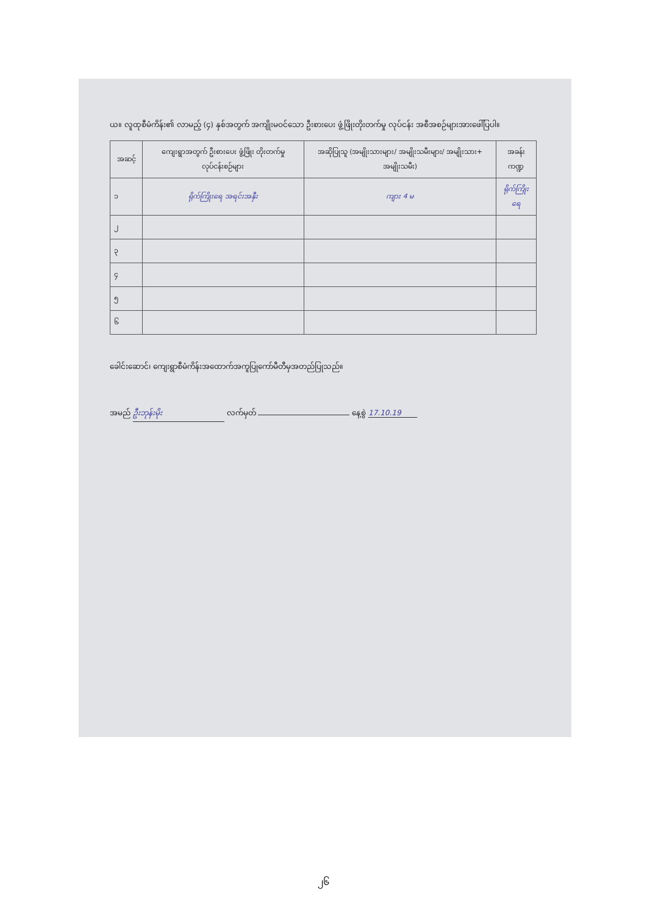ယ။ လူထုစီမံကိန်း၏ လာမည့် (၄) နှစ်အတွက် အကျိုးမဝင်သော ဦးစားပေး ဖွံ့ဖြိုးတိုးတက်မှု လုပ်ငန်း အစီအစဉ်များအားဖေါ်ပြပါ။
| အဆင့် | ကျေးရွာအတွက် ဦးစားပေး ဖွံ့ဖြိုး တိုးတက်မှု လုပ်ငန်းစဉ်များ | အဆိုပြုသူ (အမျိုးသားများ/ အမျိုးသမီးများ/ အမျိုးသား+ အမျိုးသမီး) | အခန်းကဏ္ဍ |
| --- | --- | --- | --- |
| ၁ | ရိုက်ကြိုးရေ အရင်းအနှီး | ကျား 4 မ | ရိုက်ကြိုးရေ |
| ၂ | | | |
| ၃ | | | |
| ၄ | | | |
| ၅ | | | |
| ၆ | | | |
ခေါင်းဆောင်၊ ကျေးရွာစီမံကိန်းအထောက်အကူပြုကော်မီတီမှအတည်ပြုသည်။
အမည် ဦးဘုန်းမိုး လက်မှတ် နေ့စွဲ 17.10.19
၂၆